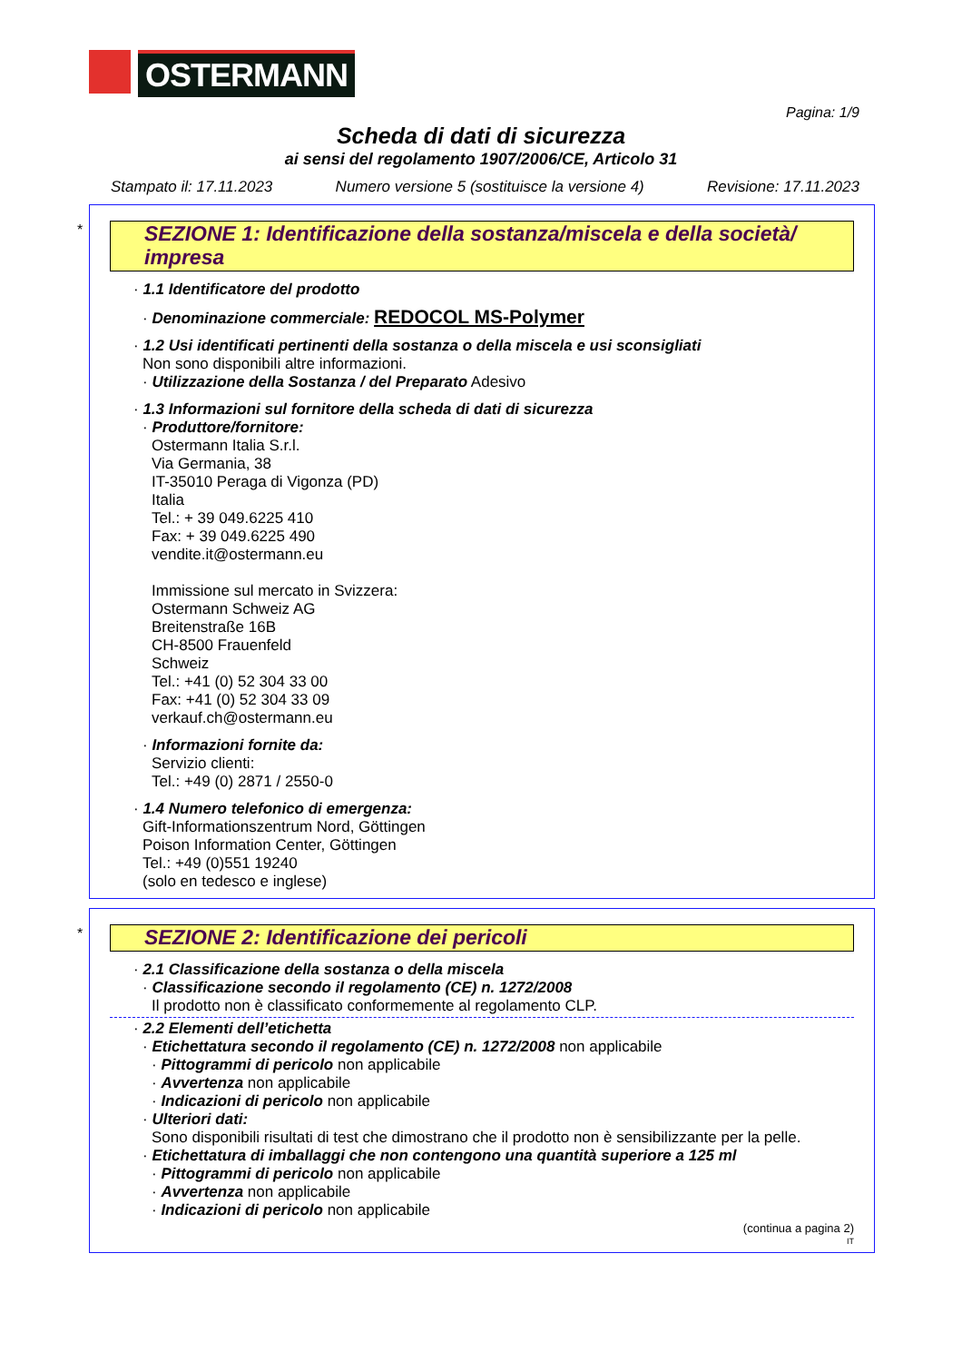OSTERMANN
Pagina: 1/9
Scheda di dati di sicurezza
ai sensi del regolamento 1907/2006/CE, Articolo 31
Stampato il: 17.11.2023 Numero versione 5 (sostituisce la versione 4) Revisione: 17.11.2023
*
SEZIONE 1: Identificazione della sostanza/miscela e della società/ impresa
· 1.1 Identificatore del prodotto
· Denominazione commerciale: REDOCOL MS-Polymer
· 1.2 Usi identificati pertinenti della sostanza o della miscela e usi sconsigliati
Non sono disponibili altre informazioni.
· Utilizzazione della Sostanza / del Preparato Adesivo
· 1.3 Informazioni sul fornitore della scheda di dati di sicurezza
· Produttore/fornitore:
Ostermann Italia S.r.l.
Via Germania, 38
IT-35010 Peraga di Vigonza (PD)
Italia
Tel.: + 39 049.6225 410
Fax: + 39 049.6225 490
vendite.it@ostermann.eu
Immissione sul mercato in Svizzera:
Ostermann Schweiz AG
Breitenstraße 16B
CH-8500 Frauenfeld
Schweiz
Tel.: +41 (0) 52 304 33 00
Fax: +41 (0) 52 304 33 09
verkauf.ch@ostermann.eu
· Informazioni fornite da:
Servizio clienti:
Tel.: +49 (0) 2871 / 2550-0
· 1.4 Numero telefonico di emergenza:
Gift-Informationszentrum Nord, Göttingen
Poison Information Center, Göttingen
Tel.: +49 (0)551 19240
(solo en tedesco e inglese)
*
SEZIONE 2: Identificazione dei pericoli
· 2.1 Classificazione della sostanza o della miscela
· Classificazione secondo il regolamento (CE) n. 1272/2008
Il prodotto non è classificato conformemente al regolamento CLP.
· 2.2 Elementi dell’etichetta
· Etichettatura secondo il regolamento (CE) n. 1272/2008 non applicabile
· Pittogrammi di pericolo non applicabile
· Avvertenza non applicabile
· Indicazioni di pericolo non applicabile
· Ulteriori dati:
Sono disponibili risultati di test che dimostrano che il prodotto non è sensibilizzante per la pelle.
· Etichettatura di imballaggi che non contengono una quantità superiore a 125 ml
· Pittogrammi di pericolo non applicabile
· Avvertenza non applicabile
· Indicazioni di pericolo non applicabile
(continua a pagina 2)
IT